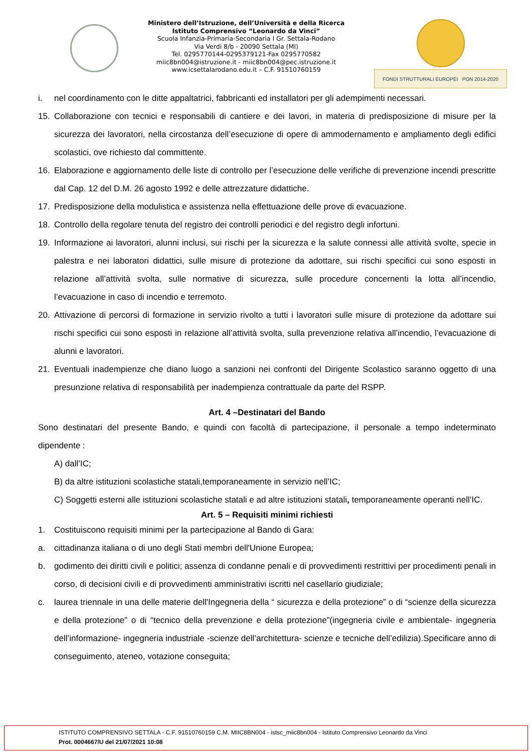Ministero dell’Istruzione, dell’Università e della Ricerca
Istituto Comprensivo “Leonardo da Vinci”
Scuola Infanzia-Primaria-Secondaria I Gr. Settala-Rodano
Via Verdi 8/b - 20090 Settala (MI)
Tel. 0295770144-0295379121-Fax 0295770582
miic8bn004@istruzione.it - miic8bn004@pec.istruzione.it
www.icsettalarodano.edu.it – C.F. 91510760159
FONDI STRUTTURALI EUROPEI PON 2014-2020
i. nel coordinamento con le ditte appaltatrici, fabbricanti ed installatori per gli adempimenti necessari.
15. Collaborazione con tecnici e responsabili di cantiere e dei lavori, in materia di predisposizione di misure per la sicurezza dei lavoratori, nella circostanza dell’esecuzione di opere di ammodernamento e ampliamento degli edifici scolastici, ove richiesto dal committente.
16. Elaborazione e aggiornamento delle liste di controllo per l’esecuzione delle verifiche di prevenzione incendi prescritte dal Cap. 12 del D.M. 26 agosto 1992 e delle attrezzature didattiche.
17. Predisposizione della modulistica e assistenza nella effettuazione delle prove di evacuazione.
18. Controllo della regolare tenuta del registro dei controlli periodici e del registro degli infortuni.
19. Informazione ai lavoratori, alunni inclusi, sui rischi per la sicurezza e la salute connessi alle attività svolte, specie in palestra e nei laboratori didattici, sulle misure di protezione da adottare, sui rischi specifici cui sono esposti in relazione all’attività svolta, sulle normative di sicurezza, sulle procedure concernenti la lotta all’incendio, l’evacuazione in caso di incendio e terremoto.
20. Attivazione di percorsi di formazione in servizio rivolto a tutti i lavoratori sulle misure di protezione da adottare sui rischi specifici cui sono esposti in relazione all’attività svolta, sulla prevenzione relativa all’incendio, l’evacuazione di alunni e lavoratori.
21. Eventuali inadempienze che diano luogo a sanzioni nei confronti del Dirigente Scolastico saranno oggetto di una presunzione relativa di responsabilità per inadempienza contrattuale da parte del RSPP.
Art. 4 –Destinatari del Bando
Sono destinatari del presente Bando, e quindi con facoltà di partecipazione, il personale a tempo indeterminato dipendente :
A) dall’IC;
B) da altre istituzioni scolastiche statali,temporaneamente in servizio nell’IC;
C) Soggetti esterni alle istituzioni scolastiche statali e ad altre istituzioni statali, temporaneamente operanti nell’IC.
Art. 5 – Requisiti minimi richiesti
1. Costituiscono requisiti minimi per la partecipazione al Bando di Gara:
a. cittadinanza italiana o di uno degli Stati membri dell'Unione Europea;
b. godimento dei diritti civili e politici; assenza di condanne penali e di provvedimenti restrittivi per procedimenti penali in corso, di decisioni civili e di provvedimenti amministrativi iscritti nel casellario giudiziale;
c. laurea triennale in una delle materie dell'Ingegneria della “ sicurezza e della protezione” o di “scienze della sicurezza e della protezione” o di “tecnico della prevenzione e della protezione”(ingegneria civile e ambientale- ingegneria dell’informazione- ingegneria industriale -scienze dell’architettura- scienze e tecniche dell’edilizia).Specificare anno di conseguimento, ateneo, votazione conseguita;
ISTITUTO COMPRENSIVO SETTALA - C.F. 91510760159 C.M. MIIC8BN004 - istsc_miic8bn004 - Istituto Comprensivo Leonardo da Vinci
Prot. 0004667/U del 21/07/2021 10:08